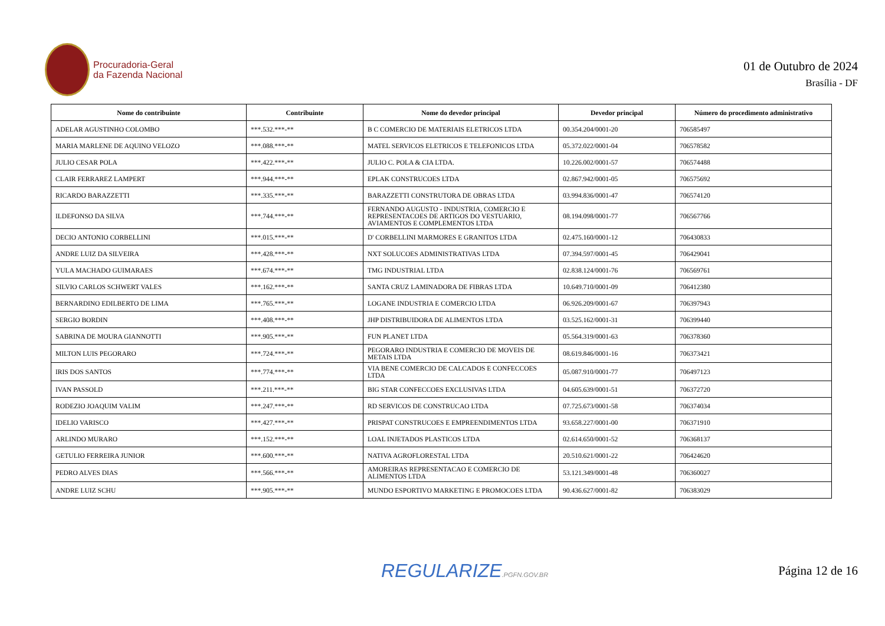Procuradoria-Geral
da Fazenda Nacional
01 de Outubro de 2024
Brasília - DF
| Nome do contribuinte | Contribuinte | Nome do devedor principal | Devedor principal | Número do procedimento administrativo |
| --- | --- | --- | --- | --- |
| ADELAR AGUSTINHO COLOMBO | ***.532.***-** | B C COMERCIO DE MATERIAIS ELETRICOS LTDA | 00.354.204/0001-20 | 706585497 |
| MARIA MARLENE DE AQUINO VELOZO | ***.088.***-** | MATEL SERVICOS ELETRICOS E TELEFONICOS LTDA | 05.372.022/0001-04 | 706578582 |
| JULIO CESAR POLA | ***.422.***-** | JULIO C. POLA & CIA LTDA. | 10.226.002/0001-57 | 706574488 |
| CLAIR FERRAREZ LAMPERT | ***.944.***-** | EPLAK CONSTRUCOES LTDA | 02.867.942/0001-05 | 706575692 |
| RICARDO BARAZZETTI | ***.335.***-** | BARAZZETTI CONSTRUTORA DE OBRAS LTDA | 03.994.836/0001-47 | 706574120 |
| ILDEFONSO DA SILVA | ***.744.***-** | FERNANDO AUGUSTO - INDUSTRIA, COMERCIO E REPRESENTACOES DE ARTIGOS DO VESTUARIO, AVIAMENTOS E COMPLEMENTOS LTDA | 08.194.098/0001-77 | 706567766 |
| DECIO ANTONIO CORBELLINI | ***.015.***-** | D' CORBELLINI MARMORES E GRANITOS LTDA | 02.475.160/0001-12 | 706430833 |
| ANDRE LUIZ DA SILVEIRA | ***.428.***-** | NXT SOLUCOES ADMINISTRATIVAS LTDA | 07.394.597/0001-45 | 706429041 |
| YULA MACHADO GUIMARAES | ***.674.***-** | TMG INDUSTRIAL LTDA | 02.838.124/0001-76 | 706569761 |
| SILVIO CARLOS SCHWERT VALES | ***.162.***-** | SANTA CRUZ LAMINADORA DE FIBRAS LTDA | 10.649.710/0001-09 | 706412380 |
| BERNARDINO EDILBERTO DE LIMA | ***.765.***-** | LOGANE INDUSTRIA E COMERCIO LTDA | 06.926.209/0001-67 | 706397943 |
| SERGIO BORDIN | ***.408.***-** | JHP DISTRIBUIDORA DE ALIMENTOS LTDA | 03.525.162/0001-31 | 706399440 |
| SABRINA DE MOURA GIANNOTTI | ***.905.***-** | FUN PLANET LTDA | 05.564.319/0001-63 | 706378360 |
| MILTON LUIS PEGORARO | ***.724.***-** | PEGORARO INDUSTRIA E COMERCIO DE MOVEIS DE METAIS LTDA | 08.619.846/0001-16 | 706373421 |
| IRIS DOS SANTOS | ***.774.***-** | VIA BENE COMERCIO DE CALCADOS E CONFECCOES LTDA | 05.087.910/0001-77 | 706497123 |
| IVAN PASSOLD | ***.211.***-** | BIG STAR CONFECCOES EXCLUSIVAS LTDA | 04.605.639/0001-51 | 706372720 |
| RODEZIO JOAQUIM VALIM | ***.247.***-** | RD SERVICOS DE CONSTRUCAO LTDA | 07.725.673/0001-58 | 706374034 |
| IDELIO VARISCO | ***.427.***-** | PRISPAT CONSTRUCOES E EMPREENDIMENTOS LTDA | 93.658.227/0001-00 | 706371910 |
| ARLINDO MURARO | ***.152.***-** | LOAL INJETADOS PLASTICOS LTDA | 02.614.650/0001-52 | 706368137 |
| GETULIO FERREIRA JUNIOR | ***.600.***-** | NATIVA AGROFLORESTAL LTDA | 20.510.621/0001-22 | 706424620 |
| PEDRO ALVES DIAS | ***.566.***-** | AMOREIRAS REPRESENTACAO E COMERCIO DE ALIMENTOS LTDA | 53.121.349/0001-48 | 706360027 |
| ANDRE LUIZ SCHU | ***.905.***-** | MUNDO ESPORTIVO MARKETING E PROMOCOES LTDA | 90.436.627/0001-82 | 706383029 |
REGULARIZE.PGFN.GOV.BR
Página 12 de 16